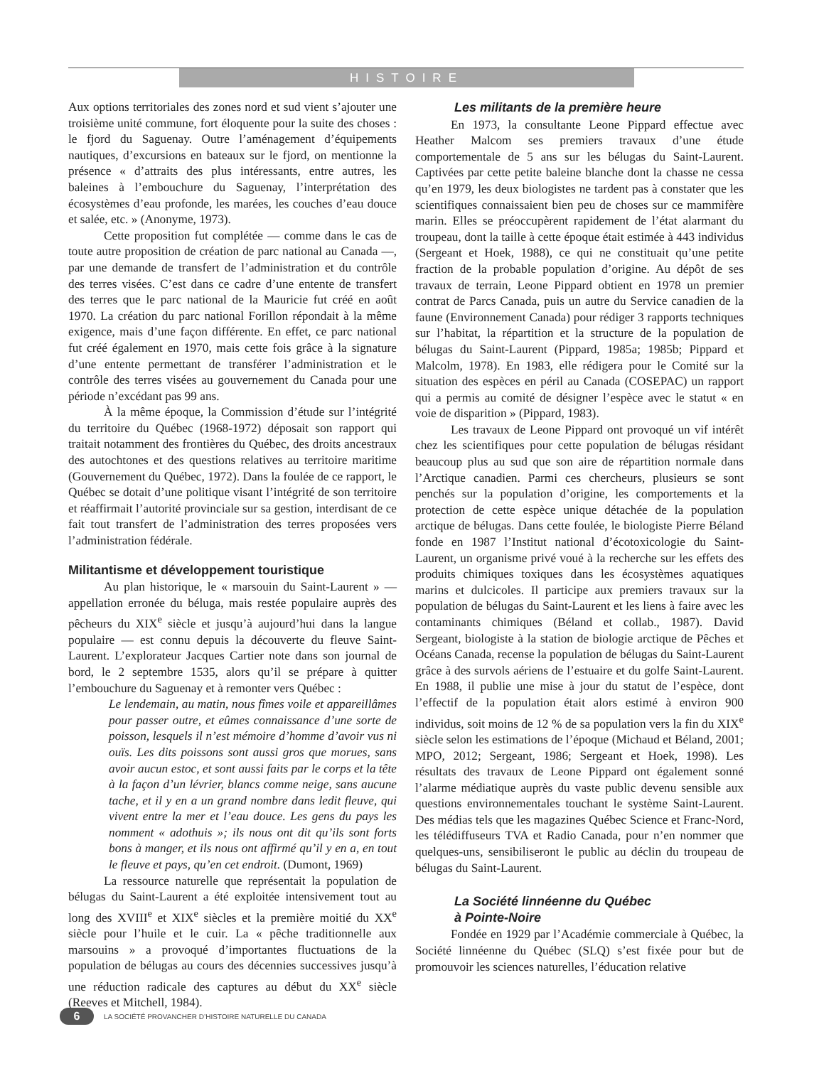HISTOIRE
Aux options territoriales des zones nord et sud vient s’ajouter une troisième unité commune, fort éloquente pour la suite des choses : le fjord du Saguenay. Outre l’aménagement d’équipements nautiques, d’excursions en bateaux sur le fjord, on mentionne la présence « d’attraits des plus intéressants, entre autres, les baleines à l’embouchure du Saguenay, l’interprétation des écosystèmes d’eau profonde, les marées, les couches d’eau douce et salée, etc. » (Anonyme, 1973).
Cette proposition fut complétée — comme dans le cas de toute autre proposition de création de parc national au Canada —, par une demande de transfert de l’administration et du contrôle des terres visées. C’est dans ce cadre d’une entente de transfert des terres que le parc national de la Mauricie fut créé en août 1970. La création du parc national Forillon répondait à la même exigence, mais d’une façon différente. En effet, ce parc national fut créé également en 1970, mais cette fois grâce à la signature d’une entente permettant de transférer l’administration et le contrôle des terres visées au gouvernement du Canada pour une période n’excédant pas 99 ans.
À la même époque, la Commission d’étude sur l’intégrité du territoire du Québec (1968-1972) déposait son rapport qui traitait notamment des frontières du Québec, des droits ancestraux des autochtones et des questions relatives au territoire maritime (Gouvernement du Québec, 1972). Dans la foulée de ce rapport, le Québec se dotait d’une politique visant l’intégrité de son territoire et réaffirmait l’autorité provinciale sur sa gestion, interdisant de ce fait tout transfert de l’administration des terres proposées vers l’administration fédérale.
Militantisme et développement touristique
Au plan historique, le « marsouin du Saint-Laurent » — appellation erronée du béluga, mais restée populaire auprès des pêcheurs du XIX<sup>e</sup> siècle et jusqu’à aujourd’hui dans la langue populaire — est connu depuis la découverte du fleuve Saint-Laurent. L’explorateur Jacques Cartier note dans son journal de bord, le 2 septembre 1535, alors qu’il se prépare à quitter l’embouchure du Saguenay et à remonter vers Québec :
Le lendemain, au matin, nous fîmes voile et appareillâmes pour passer outre, et eûmes connaissance d’une sorte de poisson, lesquels il n’est mémoire d’homme d’avoir vus ni ouïs. Les dits poissons sont aussi gros que morues, sans avoir aucun estoc, et sont aussi faits par le corps et la tête à la façon d’un lévrier, blancs comme neige, sans aucune tache, et il y en a un grand nombre dans ledit fleuve, qui vivent entre la mer et l’eau douce. Les gens du pays les nomment « adothuis »; ils nous ont dit qu’ils sont forts bons à manger, et ils nous ont affirmé qu’il y en a, en tout le fleuve et pays, qu’en cet endroit. (Dumont, 1969)
La ressource naturelle que représentait la population de bélugas du Saint-Laurent a été exploitée intensivement tout au long des XVIII<sup>e</sup> et XIX<sup>e</sup> siècles et la première moitié du XX<sup>e</sup> siècle pour l’huile et le cuir. La « pêche traditionnelle aux marsouins » a provoqué d’importantes fluctuations de la population de bélugas au cours des décennies successives jusqu’à une réduction radicale des captures au début du XX<sup>e</sup> siècle (Reeves et Mitchell, 1984).
Les militants de la première heure
En 1973, la consultante Leone Pippard effectue avec Heather Malcom ses premiers travaux d’une étude comportementale de 5 ans sur les bélugas du Saint-Laurent. Captivées par cette petite baleine blanche dont la chasse ne cessa qu’en 1979, les deux biologistes ne tardent pas à constater que les scientifiques connaissaient bien peu de choses sur ce mammifère marin. Elles se préoccupèrent rapidement de l’état alarmant du troupeau, dont la taille à cette époque était estimée à 443 individus (Sergeant et Hoek, 1988), ce qui ne constituait qu’une petite fraction de la probable population d’origine. Au dépôt de ses travaux de terrain, Leone Pippard obtient en 1978 un premier contrat de Parcs Canada, puis un autre du Service canadien de la faune (Environnement Canada) pour rédiger 3 rapports techniques sur l’habitat, la répartition et la structure de la population de bélugas du Saint-Laurent (Pippard, 1985a; 1985b; Pippard et Malcolm, 1978). En 1983, elle rédigera pour le Comité sur la situation des espèces en péril au Canada (COSEPAC) un rapport qui a permis au comité de désigner l’espèce avec le statut « en voie de disparition » (Pippard, 1983).
Les travaux de Leone Pippard ont provoqué un vif intérêt chez les scientifiques pour cette population de bélugas résidant beaucoup plus au sud que son aire de répartition normale dans l’Arctique canadien. Parmi ces chercheurs, plusieurs se sont penchés sur la population d’origine, les comportements et la protection de cette espèce unique détachée de la population arctique de bélugas. Dans cette foulée, le biologiste Pierre Béland fonde en 1987 l’Institut national d’écotoxicologie du Saint-Laurent, un organisme privé voué à la recherche sur les effets des produits chimiques toxiques dans les écosystèmes aquatiques marins et dulcicoles. Il participe aux premiers travaux sur la population de bélugas du Saint-Laurent et les liens à faire avec les contaminants chimiques (Béland et collab., 1987). David Sergeant, biologiste à la station de biologie arctique de Pêches et Océans Canada, recense la population de bélugas du Saint-Laurent grâce à des survols aériens de l’estuaire et du golfe Saint-Laurent. En 1988, il publie une mise à jour du statut de l’espèce, dont l’effectif de la population était alors estimé à environ 900 individus, soit moins de 12 % de sa population vers la fin du XIX<sup>e</sup> siècle selon les estimations de l’époque (Michaud et Béland, 2001; MPO, 2012; Sergeant, 1986; Sergeant et Hoek, 1998). Les résultats des travaux de Leone Pippard ont également sonné l’alarme médiatique auprès du vaste public devenu sensible aux questions environnementales touchant le système Saint-Laurent. Des médias tels que les magazines Québec Science et Franc-Nord, les télédiffuseurs TVA et Radio Canada, pour n’en nommer que quelques-uns, sensibiliseront le public au déclin du troupeau de bélugas du Saint-Laurent.
La Société linnéenne du Québec
à Pointe-Noire
Fondée en 1929 par l’Académie commerciale à Québec, la Société linnéenne du Québec (SLQ) s’est fixée pour but de promouvoir les sciences naturelles, l’éducation relative
6
LA SOCIÉTÉ PROVANCHER D’HISTOIRE NATURELLE DU CANADA